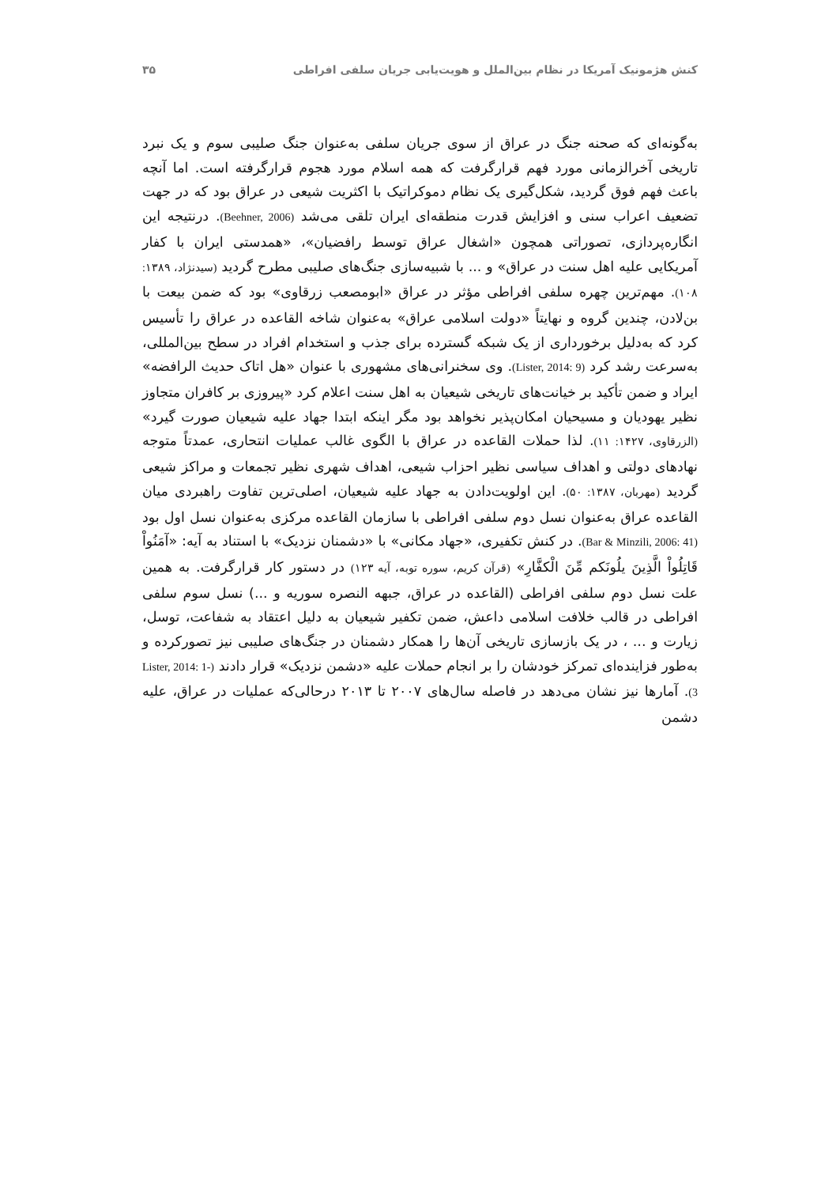کنش هژمونیک آمریکا در نظام بین‌الملل و هویت‌یابی جریان سلفی افراطی ۳۵
به‌گونه‌ای که صحنه جنگ در عراق از سوی جریان سلفی به‌عنوان جنگ صلیبی سوم و یک نبرد تاریخی آخرالزمانی مورد فهم قرارگرفت که همه اسلام مورد هجوم قرارگرفته است. اما آنچه باعث فهم فوق گردید، شکل‌گیری یک نظام دموکراتیک با اکثریت شیعی در عراق بود که در جهت تضعیف اعراب سنی و افزایش قدرت منطقه‌ای ایران تلقی می‌شد (Beehner, 2006). درنتیجه این انگاره‌پردازی، تصوراتی همچون «اشغال عراق توسط رافضیان»، «همدستی ایران با کفار آمریکایی علیه اهل سنت در عراق» و ... با شبیه‌سازی جنگ‌های صلیبی مطرح گردید (سیدنژاد، ۱۳۸۹: ۱۰۸). مهم‌ترین چهره سلفی افراطی مؤثر در عراق «ابومصعب زرقاوی» بود که ضمن بیعت با بن‌لادن، چندین گروه و نهایتاً «دولت اسلامی عراق» به‌عنوان شاخه القاعده در عراق را تأسیس کرد که به‌دلیل برخورداری از یک شبکه گسترده برای جذب و استخدام افراد در سطح بین‌المللی، به‌سرعت رشد کرد (Lister, 2014: 9). وی سخنرانی‌های مشهوری با عنوان «هل اتاک حدیث الرافضه» ایراد و ضمن تأکید بر خیانت‌های تاریخی شیعیان به اهل سنت اعلام کرد «پیروزی بر کافران متجاوز نظیر یهودیان و مسیحیان امکان‌پذیر نخواهد بود مگر اینکه ابتدا جهاد علیه شیعیان صورت گیرد» (الزرقاوی، ۱۴۲۷: ۱۱). لذا حملات القاعده در عراق با الگوی غالب عملیات انتحاری، عمدتاً متوجه نهادهای دولتی و اهداف سیاسی نظیر احزاب شیعی، اهداف شهری نظیر تجمعات و مراکز شیعی گردید (مهربان، ۱۳۸۷: ۵۰). این اولویت‌دادن به جهاد علیه شیعیان، اصلی‌ترین تفاوت راهبردی میان القاعده عراق به‌عنوان نسل دوم سلفی افراطی با سازمان القاعده مرکزی به‌عنوان نسل اول بود (Bar & Minzili, 2006: 41). در کنش تکفیری، «جهاد مکانی» با «دشمنان نزدیک» با استناد به آیه: «آمَنُواْ قَاتِلُواْ الَّذِينَ يلُونَكم مِّنَ الْكفَّارِ» (قرآن کریم، سوره توبه، آیه ۱۲۳) در دستور کار قرارگرفت. به همین علت نسل دوم سلفی افراطی (القاعده در عراق، جبهه النصره سوریه و ...) نسل سوم سلفی افراطی در قالب خلافت اسلامی داعش، ضمن تکفیر شیعیان به دلیل اعتقاد به شفاعت، توسل، زیارت و ... ، در یک بازسازی تاریخی آن‌ها را همکار دشمنان در جنگ‌های صلیبی نیز تصورکرده و به‌طور فزاینده‌ای تمرکز خودشان را بر انجام حملات علیه «دشمن نزدیک» قرار دادند (Lister, 2014: 1-3). آمارها نیز نشان می‌دهد در فاصله سال‌های ۲۰۰۷ تا ۲۰۱۳ درحالی‌که عملیات در عراق، علیه دشمن